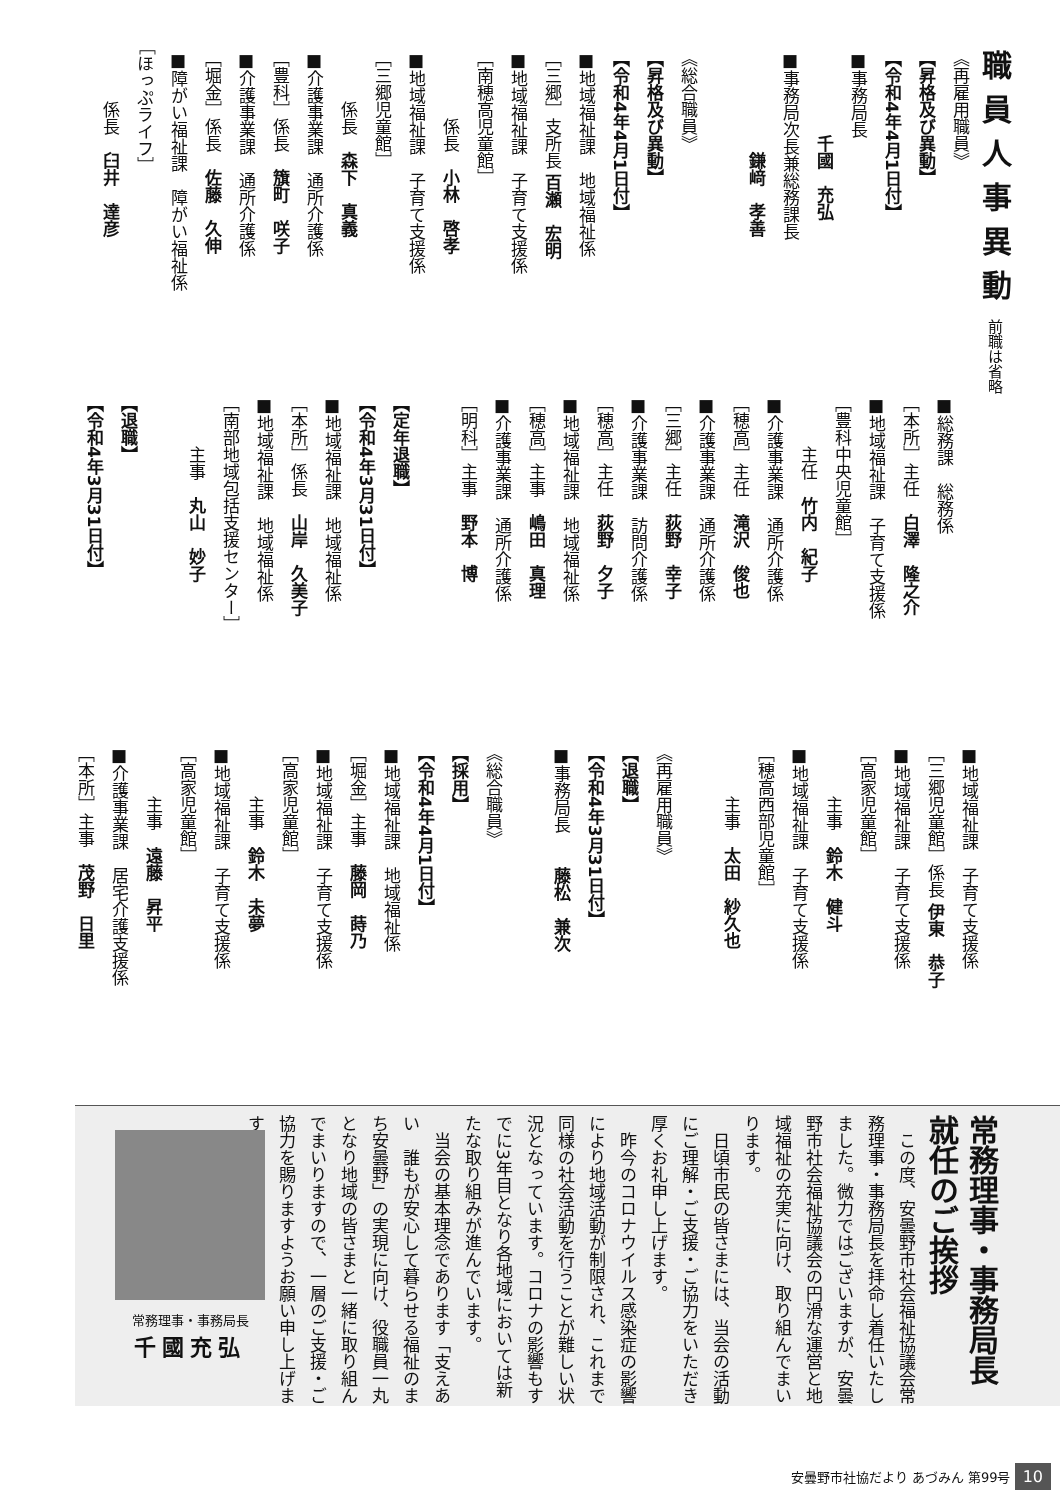職員人事異動 前職は省略
《再雇用職員》
【昇格及び異動】
【令和4年4月1日付】
■事務局長
　　　　　千國　充弘
■事務局次長兼総務課長
　　　　　　鎌﨑　孝善
《総合職員》
【昇格及び異動】
【令和4年4月1日付】
■地域福祉課　地域福祉係
［三郷］支所長 百瀬　宏明
■地域福祉課　子育て支援係
［南穂高児童館］
　　　　係長　小林　啓孝
■地域福祉課　子育て支援係
［三郷児童館］
　　　係長　森下　真義
■介護事業課　通所介護係
［豊科］係長　籏町　咲子
■介護事業課　通所介護係
［堀金］係長　佐藤　久伸
■障がい福祉課　障がい福祉係
［ほっぷライフ］
　　　係長　臼井　達彦
■総務課　総務係
［本所］主任　白澤　隆之介
■地域福祉課　子育て支援係
［豊科中央児童館］
　　　主任　竹内　紀子
■介護事業課　通所介護係
［穂高］主任　滝沢　俊也
■介護事業課　通所介護係
［三郷］主任　荻野　幸子
■介護事業課　訪問介護係
［穂高］主任　荻野　夕子
■地域福祉課　地域福祉係
［穂高］主事　嶋田　真理
■介護事業課　通所介護係
［明科］主事　野本　博
【定年退職】
【令和4年3月31日付】
■地域福祉課　地域福祉係
［本所］係長　山岸　久美子
■地域福祉課　地域福祉係
［南部地域包括支援センター］
　　　主事　丸山　妙子
【退職】
【令和4年3月31日付】
■地域福祉課　子育て支援係
［三郷児童館］係長 伊東　恭子
■地域福祉課　子育て支援係
［高家児童館］
　　　主事　鈴木　健斗
■地域福祉課　子育て支援係
［穂高西部児童館］
　　　主事　太田　紗久也
《再雇用職員》
【退職】
【令和4年3月31日付】
■事務局長　　藤松　兼次
《総合職員》
【採用】
【令和4年4月1日付】
■地域福祉課　地域福祉係
［堀金］主事　藤岡　蒔乃
■地域福祉課　子育て支援係
［高家児童館］
　　　主事　鈴木　未夢
■地域福祉課　子育て支援係
［高家児童館］
　　　主事　遠藤　昇平
■介護事業課　居宅介護支援係
［本所］主事　茂野　日里
常務理事・事務局長
就任のご挨拶
　この度、安曇野市社会福祉協議会常務理事・事務局長を拝命し着任いたしました。微力ではございますが、安曇野市社会福祉協議会の円滑な運営と地域福祉の充実に向け、取り組んでまいります。
　日頃市民の皆さまには、当会の活動にご理解・ご支援・ご協力をいただき厚くお礼申し上げます。
　昨今のコロナウイルス感染症の影響により地域活動が制限され、これまで同様の社会活動を行うことが難しい状況となっています。コロナの影響もすでに3年目となり各地域においては新たな取り組みが進んでいます。
　当会の基本理念であります「支えあい　誰もが安心して暮らせる福祉のまち安曇野」の実現に向け、役職員一丸となり地域の皆さまと一緒に取り組んでまいりますので、一層のご支援・ご協力を賜りますようお願い申し上げます。
常務理事・事務局長
千國充弘
安曇野市社協だより あづみん 第99号 10